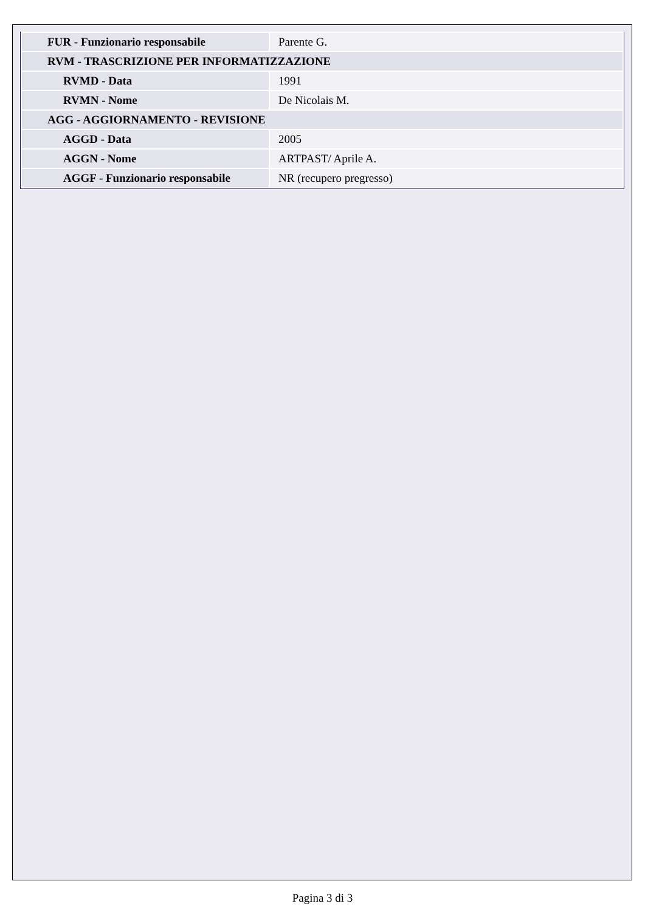| FUR - Funzionario responsabile | Parente G. |
| RVM - TRASCRIZIONE PER INFORMATIZZAZIONE | |
| RVMD - Data | 1991 |
| RVMN - Nome | De Nicolais M. |
| AGG - AGGIORNAMENTO - REVISIONE | |
| AGGD - Data | 2005 |
| AGGN - Nome | ARTPAST/ Aprile A. |
| AGGF - Funzionario responsabile | NR (recupero pregresso) |
Pagina 3 di 3